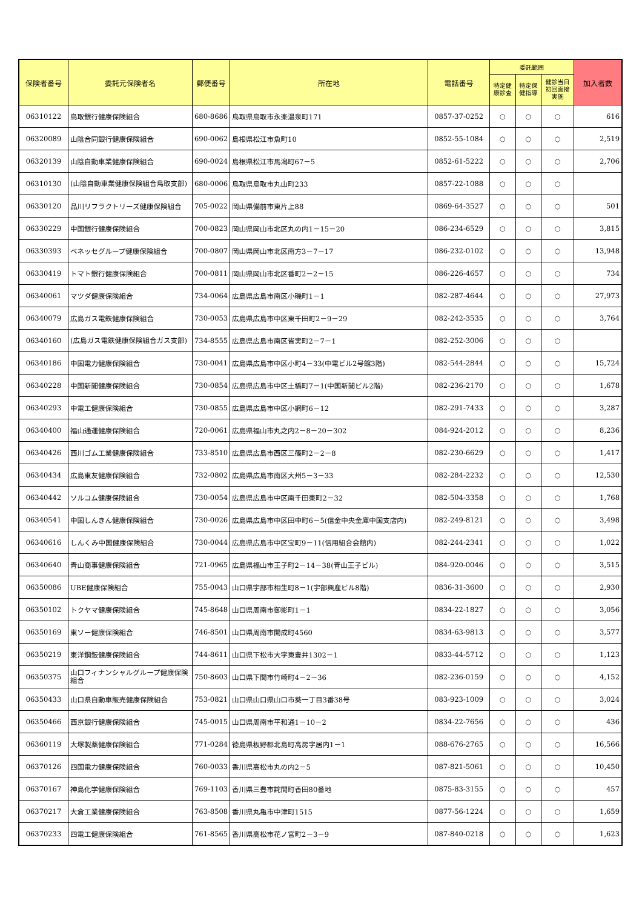| 保険者番号 | 委託元保険者名 | 郵便番号 | 所在地 | 電話番号 | 委託範囲 | | | 加入者数 |
| --- | --- | --- | --- | --- | --- | --- | --- | --- |
| | | | | | 特定健 康診査 | 特定保 健指導 | 健診当日 初回面接 実施 | |
| 06310122 | 鳥取銀行健康保険組合 | 680-8686 | 鳥取県鳥取市永楽温泉町171 | 0857-37-0252 | ○ | ○ | ○ | 616 |
| 06320089 | 山陰合同銀行健康保険組合 | 690-0062 | 島根県松江市魚町10 | 0852-55-1084 | ○ | ○ | ○ | 2,519 |
| 06320139 | 山陰自動車業健康保険組合 | 690-0024 | 島根県松江市馬潟町67－5 | 0852-61-5222 | ○ | ○ | ○ | 2,706 |
| 06310130 | (山陰自動車業健康保険組合鳥取支部) | 680-0006 | 鳥取県鳥取市丸山町233 | 0857-22-1088 | ○ | ○ | ○ | |
| 06330120 | 品川リフラクトリーズ健康保険組合 | 705-0022 | 岡山県備前市東片上88 | 0869-64-3527 | ○ | ○ | ○ | 501 |
| 06330229 | 中国銀行健康保険組合 | 700-0823 | 岡山県岡山市北区丸の内1－15－20 | 086-234-6529 | ○ | ○ | ○ | 3,815 |
| 06330393 | ベネッセグループ健康保険組合 | 700-0807 | 岡山県岡山市北区南方3－7－17 | 086-232-0102 | ○ | ○ | ○ | 13,948 |
| 06330419 | トマト銀行健康保険組合 | 700-0811 | 岡山県岡山市北区番町2－2－15 | 086-226-4657 | ○ | ○ | ○ | 734 |
| 06340061 | マツダ健康保険組合 | 734-0064 | 広島県広島市南区小磯町1－1 | 082-287-4644 | ○ | ○ | ○ | 27,973 |
| 06340079 | 広島ガス電鉄健康保険組合 | 730-0053 | 広島県広島市中区東千田町2－9－29 | 082-242-3535 | ○ | ○ | ○ | 3,764 |
| 06340160 | (広島ガス電鉄健康保険組合ガス支部) | 734-8555 | 広島県広島市南区皆実町2－7－1 | 082-252-3006 | ○ | ○ | ○ | |
| 06340186 | 中国電力健康保険組合 | 730-0041 | 広島県広島市中区小町4－33(中電ビル2号館3階) | 082-544-2844 | ○ | ○ | ○ | 15,724 |
| 06340228 | 中国新聞健康保険組合 | 730-0854 | 広島県広島市中区土橋町7－1(中国新聞ビル2階) | 082-236-2170 | ○ | ○ | ○ | 1,678 |
| 06340293 | 中電工健康保険組合 | 730-0855 | 広島県広島市中区小網町6－12 | 082-291-7433 | ○ | ○ | ○ | 3,287 |
| 06340400 | 福山通運健康保険組合 | 720-0061 | 広島県福山市丸之内2－8－20－302 | 084-924-2012 | ○ | ○ | ○ | 8,236 |
| 06340426 | 西川ゴム工業健康保険組合 | 733-8510 | 広島県広島市西区三篠町2－2－8 | 082-230-6629 | ○ | ○ | ○ | 1,417 |
| 06340434 | 広島東友健康保険組合 | 732-0802 | 広島県広島市南区大州5－3－33 | 082-284-2232 | ○ | ○ | ○ | 12,530 |
| 06340442 | ソルコム健康保険組合 | 730-0054 | 広島県広島市中区南千田東町2－32 | 082-504-3358 | ○ | ○ | ○ | 1,768 |
| 06340541 | 中国しんきん健康保険組合 | 730-0026 | 広島県広島市中区田中町6－5(信金中央金庫中国支店内) | 082-249-8121 | ○ | ○ | ○ | 3,498 |
| 06340616 | しんくみ中国健康保険組合 | 730-0044 | 広島県広島市中区宝町9－11(信用組合会館内) | 082-244-2341 | ○ | ○ | ○ | 1,022 |
| 06340640 | 青山商事健康保険組合 | 721-0965 | 広島県福山市王子町2－14－38(青山王子ビル) | 084-920-0046 | ○ | ○ | ○ | 3,515 |
| 06350086 | UBE健康保険組合 | 755-0043 | 山口県宇部市相生町8－1(宇部興産ビル8階) | 0836-31-3600 | ○ | ○ | ○ | 2,930 |
| 06350102 | トクヤマ健康保険組合 | 745-8648 | 山口県周南市御影町1－1 | 0834-22-1827 | ○ | ○ | ○ | 3,056 |
| 06350169 | 東ソー健康保険組合 | 746-8501 | 山口県周南市開成町4560 | 0834-63-9813 | ○ | ○ | ○ | 3,577 |
| 06350219 | 東洋鋼鈑健康保険組合 | 744-8611 | 山口県下松市大字東豊井1302－1 | 0833-44-5712 | ○ | ○ | ○ | 1,123 |
| 06350375 | 山口フィナンシャルグループ健康保険組合 | 750-8603 | 山口県下関市竹崎町4－2－36 | 082-236-0159 | ○ | ○ | ○ | 4,152 |
| 06350433 | 山口県自動車販売健康保険組合 | 753-0821 | 山口県山口県山口市葵一丁目3番38号 | 083-923-1009 | ○ | ○ | ○ | 3,024 |
| 06350466 | 西京銀行健康保険組合 | 745-0015 | 山口県周南市平和通1－10－2 | 0834-22-7656 | ○ | ○ | ○ | 436 |
| 06360119 | 大塚製薬健康保険組合 | 771-0284 | 徳島県板野郡北島町高房字居内1－1 | 088-676-2765 | ○ | ○ | ○ | 16,566 |
| 06370126 | 四国電力健康保険組合 | 760-0033 | 香川県高松市丸の内2－5 | 087-821-5061 | ○ | ○ | ○ | 10,450 |
| 06370167 | 神島化学健康保険組合 | 769-1103 | 香川県三豊市詫間町香田80番地 | 0875-83-3155 | ○ | ○ | ○ | 457 |
| 06370217 | 大倉工業健康保険組合 | 763-8508 | 香川県丸亀市中津町1515 | 0877-56-1224 | ○ | ○ | ○ | 1,659 |
| 06370233 | 四電工健康保険組合 | 761-8565 | 香川県高松市花ノ宮町2－3－9 | 087-840-0218 | ○ | ○ | ○ | 1,623 |